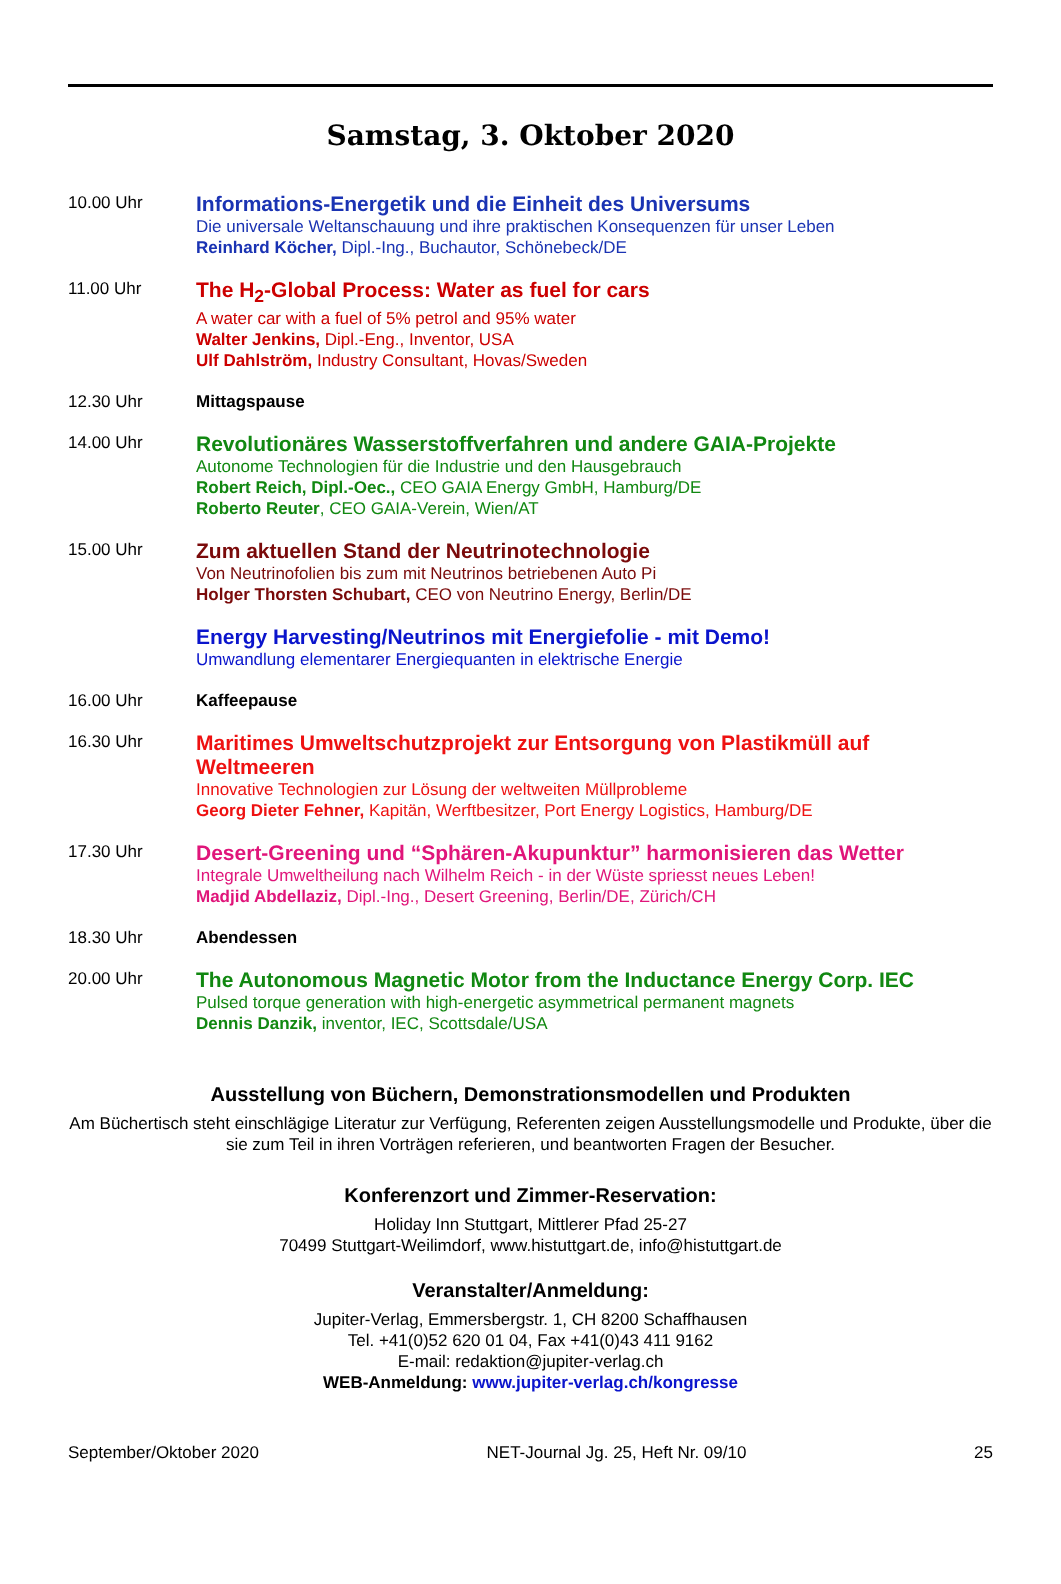Samstag, 3. Oktober 2020
10.00 Uhr
Informations-Energetik und die Einheit des Universums
Die universale Weltanschauung und ihre praktischen Konsequenzen für unser Leben
Reinhard Köcher, Dipl.-Ing., Buchautor, Schönebeck/DE
11.00 Uhr
The H<sub>2</sub>-Global Process: Water as fuel for cars
A water car with a fuel of 5% petrol and 95% water
Walter Jenkins, Dipl.-Eng., Inventor, USA
Ulf Dahlström, Industry Consultant, Hovas/Sweden
12.30 Uhr Mittagspause
14.00 Uhr
Revolutionäres Wasserstoffverfahren und andere GAIA-Projekte
Autonome Technologien für die Industrie und den Hausgebrauch
Robert Reich, Dipl.-Oec., CEO GAIA Energy GmbH, Hamburg/DE
Roberto Reuter, CEO GAIA-Verein, Wien/AT
15.00 Uhr
Zum aktuellen Stand der Neutrinotechnologie
Von Neutrinofolien bis zum mit Neutrinos betriebenen Auto Pi
Holger Thorsten Schubart, CEO von Neutrino Energy, Berlin/DE
Energy Harvesting/Neutrinos mit Energiefolie - mit Demo!
Umwandlung elementarer Energiequanten in elektrische Energie
16.00 Uhr Kaffeepause
16.30 Uhr
Maritimes Umweltschutzprojekt zur Entsorgung von Plastikmüll auf Weltmeeren
Innovative Technologien zur Lösung der weltweiten Müllprobleme
Georg Dieter Fehner, Kapitän, Werftbesitzer, Port Energy Logistics, Hamburg/DE
17.30 Uhr
Desert-Greening und “Sphären-Akupunktur” harmonisieren das Wetter
Integrale Umweltheilung nach Wilhelm Reich - in der Wüste spriesst neues Leben!
Madjid Abdellaziz, Dipl.-Ing., Desert Greening, Berlin/DE, Zürich/CH
18.30 Uhr Abendessen
20.00 Uhr
The Autonomous Magnetic Motor from the Inductance Energy Corp. IEC
Pulsed torque generation with high-energetic asymmetrical permanent magnets
Dennis Danzik, inventor, IEC, Scottsdale/USA
Ausstellung von Büchern, Demonstrationsmodellen und Produkten
Am Büchertisch steht einschlägige Literatur zur Verfügung, Referenten zeigen Ausstellungsmodelle und Produkte, über die sie zum Teil in ihren Vorträgen referieren, und beantworten Fragen der Besucher.
Konferenzort und Zimmer-Reservation:
Holiday Inn Stuttgart, Mittlerer Pfad 25-27
70499 Stuttgart-Weilimdorf, www.histuttgart.de, info@histuttgart.de
Veranstalter/Anmeldung:
Jupiter-Verlag, Emmersbergstr. 1, CH 8200 Schaffhausen
Tel. +41(0)52 620 01 04, Fax +41(0)43 411 9162
E-mail: redaktion@jupiter-verlag.ch
WEB-Anmeldung: www.jupiter-verlag.ch/kongresse
September/Oktober 2020 NET-Journal Jg. 25, Heft Nr. 09/10 25